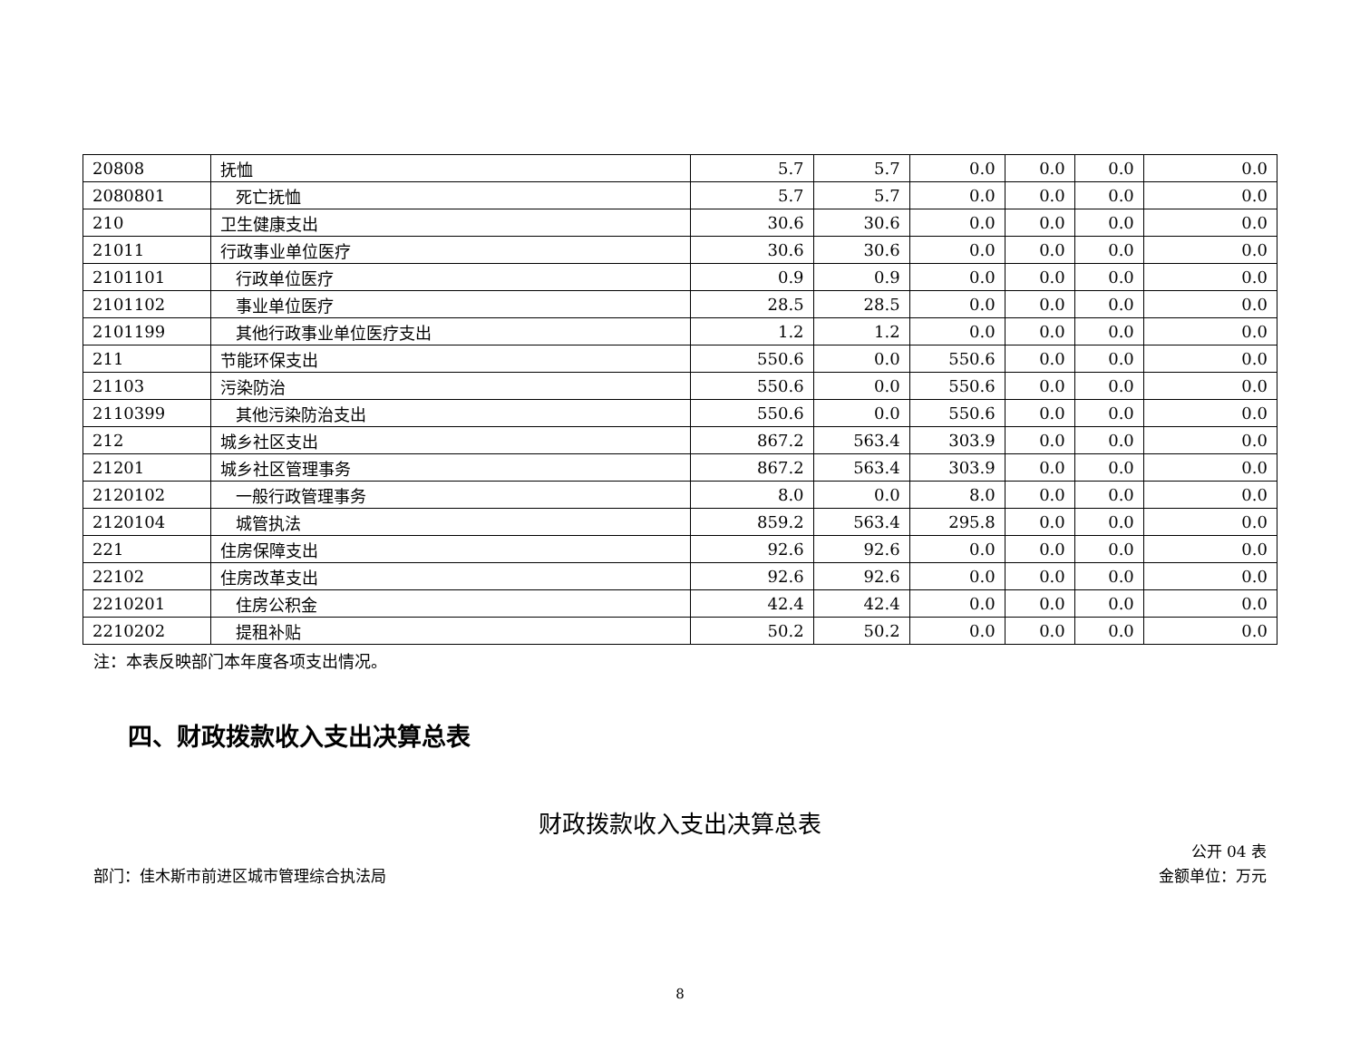| 20808 | 抚恤 | 5.7 | 5.7 | 0.0 | 0.0 | 0.0 | 0.0 |
| 2080801 | 死亡抚恤 | 5.7 | 5.7 | 0.0 | 0.0 | 0.0 | 0.0 |
| 210 | 卫生健康支出 | 30.6 | 30.6 | 0.0 | 0.0 | 0.0 | 0.0 |
| 21011 | 行政事业单位医疗 | 30.6 | 30.6 | 0.0 | 0.0 | 0.0 | 0.0 |
| 2101101 | 行政单位医疗 | 0.9 | 0.9 | 0.0 | 0.0 | 0.0 | 0.0 |
| 2101102 | 事业单位医疗 | 28.5 | 28.5 | 0.0 | 0.0 | 0.0 | 0.0 |
| 2101199 | 其他行政事业单位医疗支出 | 1.2 | 1.2 | 0.0 | 0.0 | 0.0 | 0.0 |
| 211 | 节能环保支出 | 550.6 | 0.0 | 550.6 | 0.0 | 0.0 | 0.0 |
| 21103 | 污染防治 | 550.6 | 0.0 | 550.6 | 0.0 | 0.0 | 0.0 |
| 2110399 | 其他污染防治支出 | 550.6 | 0.0 | 550.6 | 0.0 | 0.0 | 0.0 |
| 212 | 城乡社区支出 | 867.2 | 563.4 | 303.9 | 0.0 | 0.0 | 0.0 |
| 21201 | 城乡社区管理事务 | 867.2 | 563.4 | 303.9 | 0.0 | 0.0 | 0.0 |
| 2120102 | 一般行政管理事务 | 8.0 | 0.0 | 8.0 | 0.0 | 0.0 | 0.0 |
| 2120104 | 城管执法 | 859.2 | 563.4 | 295.8 | 0.0 | 0.0 | 0.0 |
| 221 | 住房保障支出 | 92.6 | 92.6 | 0.0 | 0.0 | 0.0 | 0.0 |
| 22102 | 住房改革支出 | 92.6 | 92.6 | 0.0 | 0.0 | 0.0 | 0.0 |
| 2210201 | 住房公积金 | 42.4 | 42.4 | 0.0 | 0.0 | 0.0 | 0.0 |
| 2210202 | 提租补贴 | 50.2 | 50.2 | 0.0 | 0.0 | 0.0 | 0.0 |
注：本表反映部门本年度各项支出情况。
四、财政拨款收入支出决算总表
财政拨款收入支出决算总表
公开 04 表
部门：佳木斯市前进区城市管理综合执法局 金额单位：万元
8